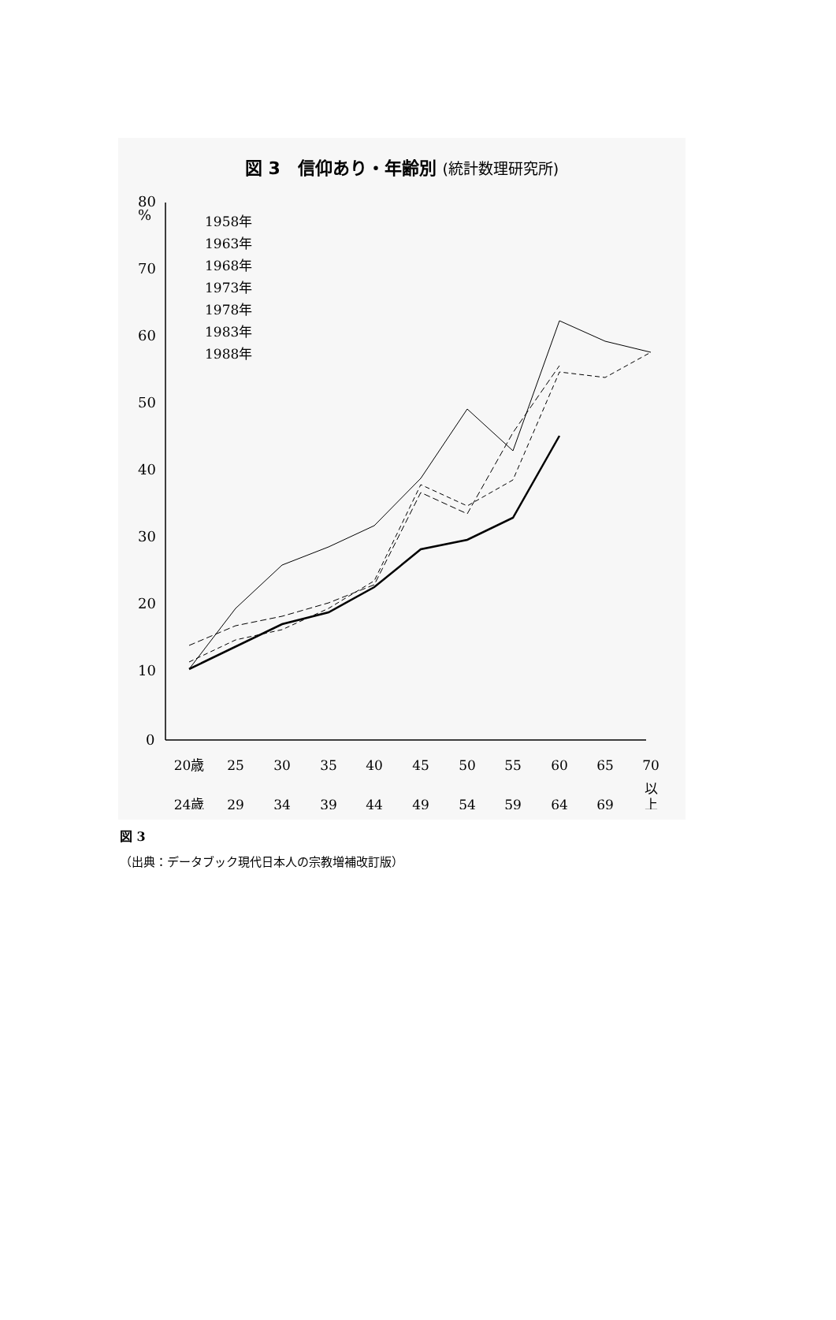図 3　信仰あり・年齢別 (統計数理研究所)
80
%
70
60
50
40
30
20
10
0
1958年
1963年
1968年
1973年
1978年
1983年
1988年
20歳
25
30
35
40
45
50
55
60
65
70
24歳
29
34
39
44
49
54
59
64
69
以
上
図 3
（出典：データブック現代日本人の宗教増補改訂版）